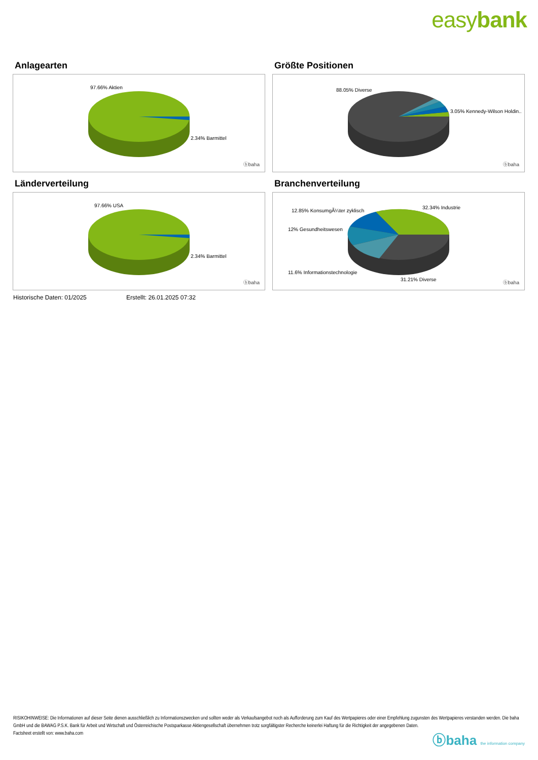easybank
Anlagearten
97.66% Aktien
2.34% Barmittel
ⓑbaha
Größte Positionen
88.05% Diverse
3.05% Kennedy-Wilson Holdin..
ⓑbaha
Länderverteilung
97.66% USA
2.34% Barmittel
ⓑbaha
Branchenverteilung
12.85% KonsumgÃ¼ter zyklisch
32.34% Industrie
12% Gesundheitswesen
11.6% Informationstechnologie
31.21% Diverse
ⓑbaha
Historische Daten: 01/2025 Erstellt: 26.01.2025 07:32
RISIKOHINWEISE: Die Informationen auf dieser Seite dienen ausschließlich zu Informationszwecken und sollten weder als Verkaufsangebot noch als Aufforderung zum Kauf des Wertpapieres oder einer Empfehlung zugunsten des Wertpapieres verstanden werden. Die baha GmbH und die BAWAG P.S.K. Bank für Arbeit und Wirtschaft und Österreichische Postsparkasse Aktiengesellschaft übernehmen trotz sorgfältigster Recherche keinerlei Haftung für die Richtigkeit der angegebenen Daten.
Factsheet erstellt von: www.baha.com
ⓑbaha the information company